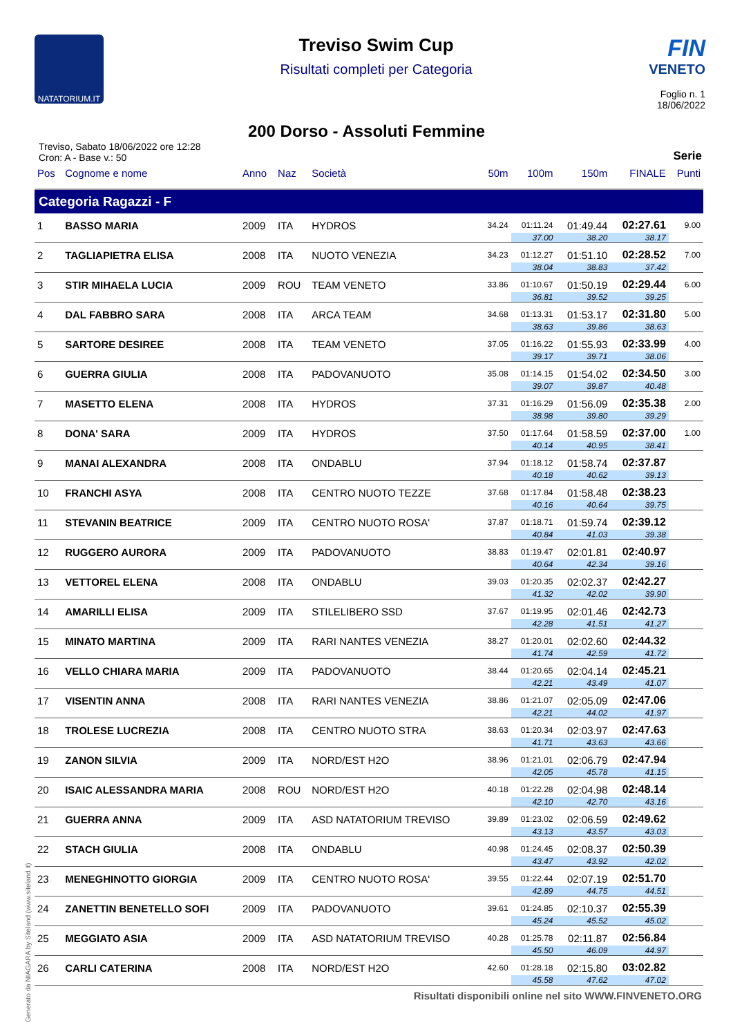NATATORIUM.IT
Treviso Swim Cup
Risultati completi per Categoria
FIN
VENETO
Foglio n. 1
18/06/2022
200 Dorso - Assoluti Femmine
Treviso, Sabato 18/06/2022 ore 12:28
Cron: A - Base v.: 50
Serie
| Pos | Cognome e nome | Anno | Naz | Società | 50m | 100m | 150m | FINALE | Punti |
| --- | --- | --- | --- | --- | --- | --- | --- | --- | --- |
| Categoria Ragazzi - F | | | | | | | | | |
| 1 | BASSO MARIA | 2009 | ITA | HYDROS | 34.24 | 01:11.24 | 01:49.44 | 02:27.61 | 9.00 |
| | | | | | | 37.00 | 38.20 | 38.17 | |
| 2 | TAGLIAPIETRA ELISA | 2008 | ITA | NUOTO VENEZIA | 34.23 | 01:12.27 | 01:51.10 | 02:28.52 | 7.00 |
| | | | | | | 38.04 | 38.83 | 37.42 | |
| 3 | STIR MIHAELA LUCIA | 2009 | ROU | TEAM VENETO | 33.86 | 01:10.67 | 01:50.19 | 02:29.44 | 6.00 |
| | | | | | | 36.81 | 39.52 | 39.25 | |
| 4 | DAL FABBRO SARA | 2008 | ITA | ARCA TEAM | 34.68 | 01:13.31 | 01:53.17 | 02:31.80 | 5.00 |
| | | | | | | 38.63 | 39.86 | 38.63 | |
| 5 | SARTORE DESIREE | 2008 | ITA | TEAM VENETO | 37.05 | 01:16.22 | 01:55.93 | 02:33.99 | 4.00 |
| | | | | | | 39.17 | 39.71 | 38.06 | |
| 6 | GUERRA GIULIA | 2008 | ITA | PADOVANUOTO | 35.08 | 01:14.15 | 01:54.02 | 02:34.50 | 3.00 |
| | | | | | | 39.07 | 39.87 | 40.48 | |
| 7 | MASETTO ELENA | 2008 | ITA | HYDROS | 37.31 | 01:16.29 | 01:56.09 | 02:35.38 | 2.00 |
| | | | | | | 38.98 | 39.80 | 39.29 | |
| 8 | DONA' SARA | 2009 | ITA | HYDROS | 37.50 | 01:17.64 | 01:58.59 | 02:37.00 | 1.00 |
| | | | | | | 40.14 | 40.95 | 38.41 | |
| 9 | MANAI ALEXANDRA | 2008 | ITA | ONDABLU | 37.94 | 01:18.12 | 01:58.74 | 02:37.87 | |
| | | | | | | 40.18 | 40.62 | 39.13 | |
| 10 | FRANCHI ASYA | 2008 | ITA | CENTRO NUOTO TEZZE | 37.68 | 01:17.84 | 01:58.48 | 02:38.23 | |
| | | | | | | 40.16 | 40.64 | 39.75 | |
| 11 | STEVANIN BEATRICE | 2009 | ITA | CENTRO NUOTO ROSA' | 37.87 | 01:18.71 | 01:59.74 | 02:39.12 | |
| | | | | | | 40.84 | 41.03 | 39.38 | |
| 12 | RUGGERO AURORA | 2009 | ITA | PADOVANUOTO | 38.83 | 01:19.47 | 02:01.81 | 02:40.97 | |
| | | | | | | 40.64 | 42.34 | 39.16 | |
| 13 | VETTOREL ELENA | 2008 | ITA | ONDABLU | 39.03 | 01:20.35 | 02:02.37 | 02:42.27 | |
| | | | | | | 41.32 | 42.02 | 39.90 | |
| 14 | AMARILLI ELISA | 2009 | ITA | STILELIBERO SSD | 37.67 | 01:19.95 | 02:01.46 | 02:42.73 | |
| | | | | | | 42.28 | 41.51 | 41.27 | |
| 15 | MINATO MARTINA | 2009 | ITA | RARI NANTES VENEZIA | 38.27 | 01:20.01 | 02:02.60 | 02:44.32 | |
| | | | | | | 41.74 | 42.59 | 41.72 | |
| 16 | VELLO CHIARA MARIA | 2009 | ITA | PADOVANUOTO | 38.44 | 01:20.65 | 02:04.14 | 02:45.21 | |
| | | | | | | 42.21 | 43.49 | 41.07 | |
| 17 | VISENTIN ANNA | 2008 | ITA | RARI NANTES VENEZIA | 38.86 | 01:21.07 | 02:05.09 | 02:47.06 | |
| | | | | | | 42.21 | 44.02 | 41.97 | |
| 18 | TROLESE LUCREZIA | 2008 | ITA | CENTRO NUOTO STRA | 38.63 | 01:20.34 | 02:03.97 | 02:47.63 | |
| | | | | | | 41.71 | 43.63 | 43.66 | |
| 19 | ZANON SILVIA | 2009 | ITA | NORD/EST H2O | 38.96 | 01:21.01 | 02:06.79 | 02:47.94 | |
| | | | | | | 42.05 | 45.78 | 41.15 | |
| 20 | ISAIC ALESSANDRA MARIA | 2008 | ROU | NORD/EST H2O | 40.18 | 01:22.28 | 02:04.98 | 02:48.14 | |
| | | | | | | 42.10 | 42.70 | 43.16 | |
| 21 | GUERRA ANNA | 2009 | ITA | ASD NATATORIUM TREVISO | 39.89 | 01:23.02 | 02:06.59 | 02:49.62 | |
| | | | | | | 43.13 | 43.57 | 43.03 | |
| 22 | STACH GIULIA | 2008 | ITA | ONDABLU | 40.98 | 01:24.45 | 02:08.37 | 02:50.39 | |
| | | | | | | 43.47 | 43.92 | 42.02 | |
| 23 | MENEGHINOTTO GIORGIA | 2009 | ITA | CENTRO NUOTO ROSA' | 39.55 | 01:22.44 | 02:07.19 | 02:51.70 | |
| | | | | | | 42.89 | 44.75 | 44.51 | |
| 24 | ZANETTIN BENETELLO SOFI | 2009 | ITA | PADOVANUOTO | 39.61 | 01:24.85 | 02:10.37 | 02:55.39 | |
| | | | | | | 45.24 | 45.52 | 45.02 | |
| 25 | MEGGIATO ASIA | 2009 | ITA | ASD NATATORIUM TREVISO | 40.28 | 01:25.78 | 02:11.87 | 02:56.84 | |
| | | | | | | 45.50 | 46.09 | 44.97 | |
| 26 | CARLI CATERINA | 2008 | ITA | NORD/EST H2O | 42.60 | 01:28.18 | 02:15.80 | 03:02.82 | |
| | | | | | | 45.58 | 47.62 | 47.02 | |
Generato da NIAGARA by Siteland (www.siteland.it)
Risultati disponibili online nel sito WWW.FINVENETO.ORG